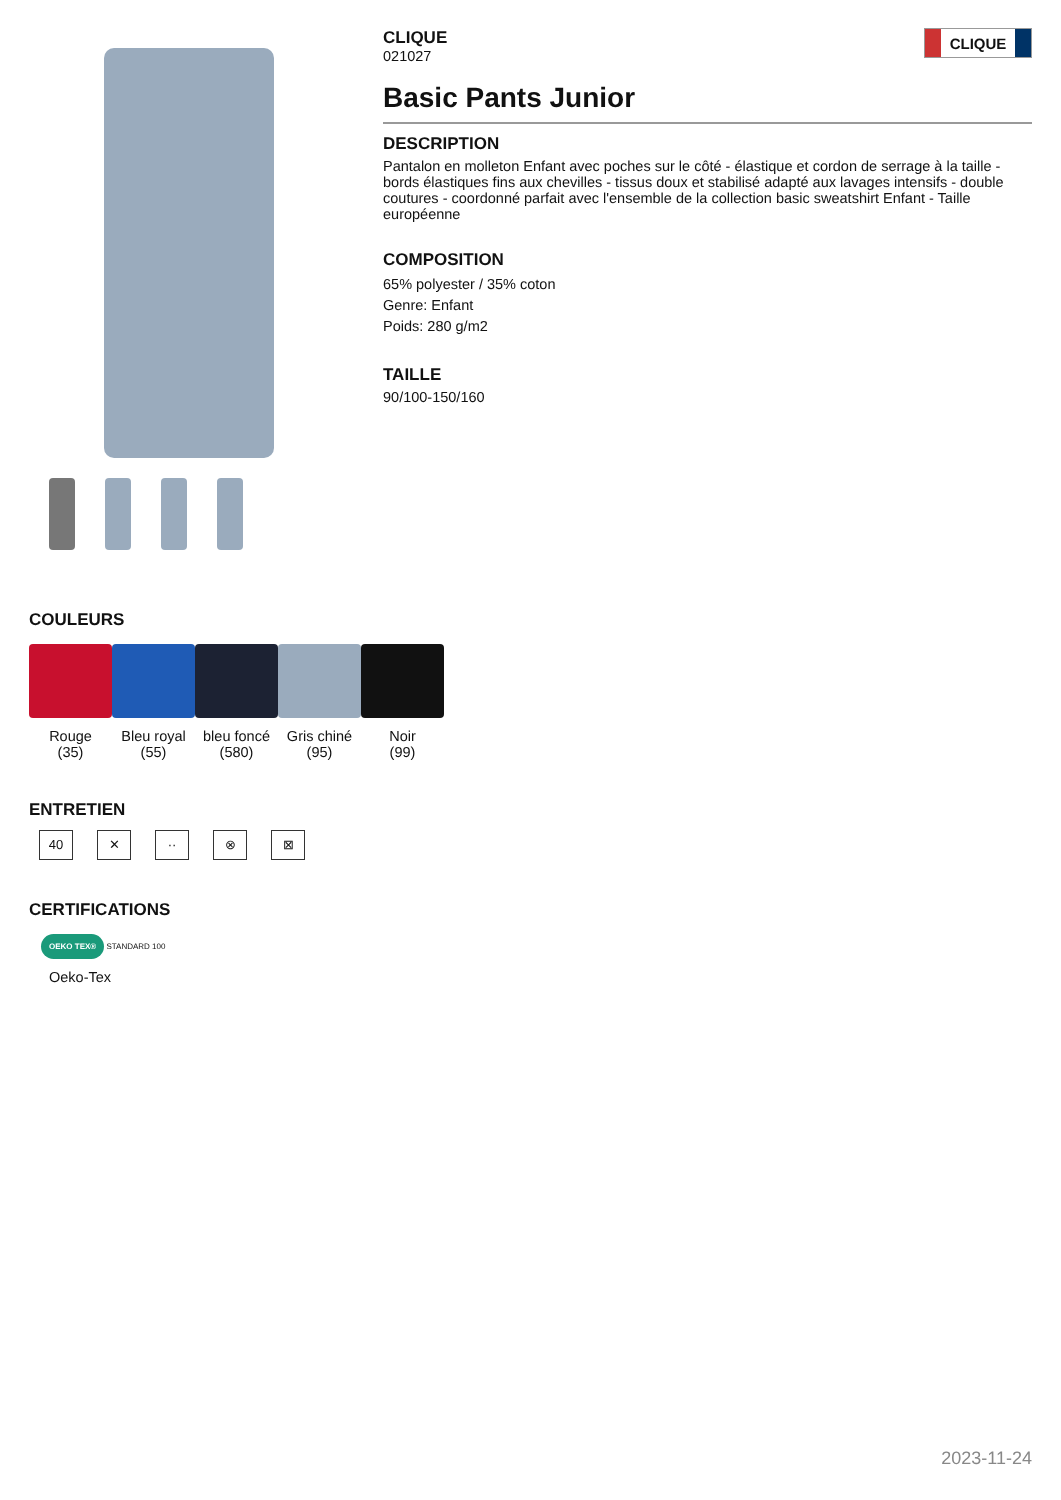CLIQUE
021027
CLIQUE
Basic Pants Junior
DESCRIPTION
Pantalon en molleton Enfant avec poches sur le côté - élastique et cordon de serrage à la taille - bords élastiques fins aux chevilles - tissus doux et stabilisé adapté aux lavages intensifs - double coutures - coordonné parfait avec l'ensemble de la collection basic sweatshirt Enfant - Taille européenne
COMPOSITION
65% polyester / 35% coton
Genre: Enfant
Poids: 280 g/m2
TAILLE
90/100-150/160
COULEURS
Rouge
(35)
Bleu royal
(55)
bleu foncé
(580)
Gris chiné
(95)
Noir
(99)
ENTRETIEN
40 ✕ ·· ⊗ ⊠
CERTIFICATIONS
OEKO TEX® STANDARD 100
Oeko-Tex
2023-11-24